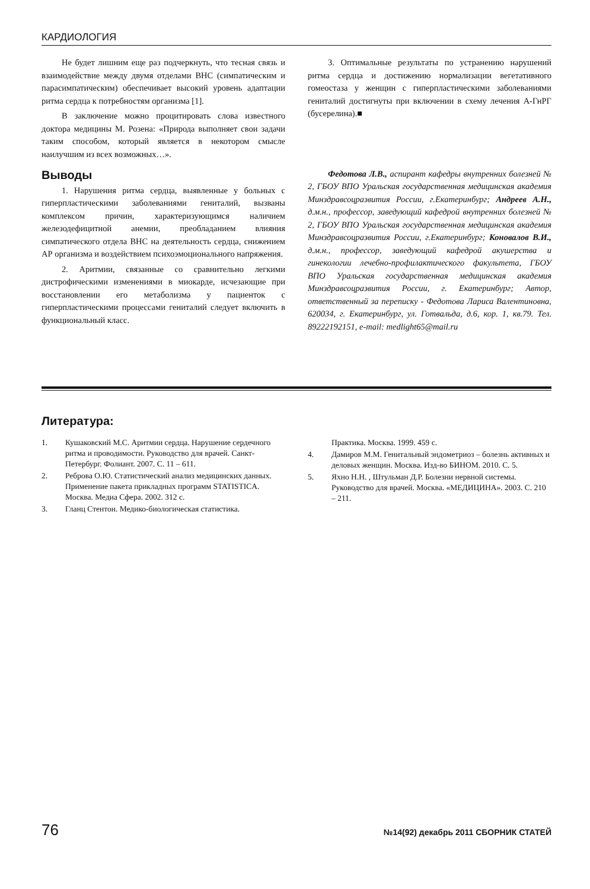КАРДИОЛОГИЯ
Не будет лишним еще раз подчеркнуть, что тесная связь и взаимодействие между двумя отделами ВНС (симпатическим и парасимпатическим) обеспечивает высокий уровень адаптации ритма сердца к потребностям организма [1].
В заключение можно процитировать слова известного доктора медицины М. Розена: «Природа выполняет свои задачи таким способом, который является в некотором смысле наилучшим из всех возможных…».
Выводы
1. Нарушения ритма сердца, выявленные у больных с гиперпластическими заболеваниями гениталий, вызваны комплексом причин, характеризующимся наличием железодефицитной анемии, преобладанием влияния симпатического отдела ВНС на деятельность сердца, снижением АР организма и воздействием психоэмоционального напряжения.
2. Аритмии, связанные со сравнительно легкими дистрофическими изменениями в миокарде, исчезающие при восстановлении его метаболизма у пациенток с гиперпластическими процессами гениталий следует включить в функциональный класс.
3. Оптимальные результаты по устранению нарушений ритма сердца и достижению нормализации вегетативного гомеостаза у женщин с гиперпластическими заболеваниями гениталий достигнуты при включении в схему лечения А-ГнРГ (бусерелина).■
Федотова Л.В., аспирант кафедры внутренних болезней № 2, ГБОУ ВПО Уральская государственная медицинская академия Минздравсоцразвития России, г.Екатеринбург; Андреев А.Н., д.м.н., профессор, заведующий кафедрой внутренних болезней № 2, ГБОУ ВПО Уральская государственная медицинская академия Минздравсоцразвития России, г.Екатеринбург; Коновалов В.И., д.м.н., профессор, заведующий кафедрой акушерства и гинекологии лечебно-профилактического факультета, ГБОУ ВПО Уральская государственная медицинская академия Минздравсоцразвития России, г. Екатеринбург; Автор, ответственный за переписку - Федотова Лариса Валентиновна, 620034, г. Екатеринбург, ул. Готвальда, д.6, кор. 1, кв.79. Тел. 89222192151, e-mail: medlight65@mail.ru
Литература:
1. Кушаковский М.С. Аритмии сердца. Нарушение сердечного ритма и проводимости. Руководство для врачей. Санкт-Петербург. Фолиант. 2007. С. 11 – 611.
2. Реброва О.Ю. Статистический анализ медицинских данных. Применение пакета прикладных программ STATISTICA. Москва. Медиа Сфера. 2002. 312 с.
3. Гланц Стентон. Медико-биологическая статистика.
Практика. Москва. 1999. 459 с.
4. Дамиров М.М. Генитальный эндометриоз – болезнь активных и деловых женщин. Москва. Изд-во БИНОМ. 2010. С. 5.
5. Яхно Н.Н. , Штульман Д.Р. Болезни нервной системы. Руководство для врачей. Москва. «МЕДИЦИНА». 2003. С. 210 – 211.
76 №14(92) декабрь 2011 СБОРНИК СТАТЕЙ